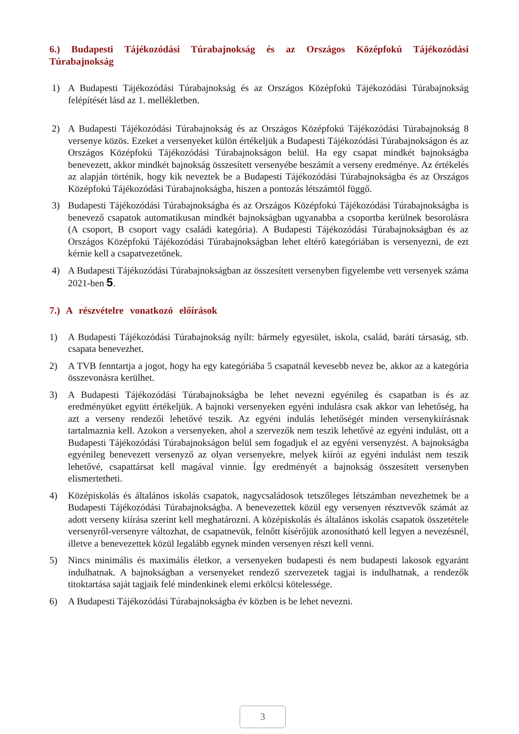6.) Budapesti Tájékozódási Túrabajnokság és az Országos Középfokú Tájékozódási Túrabajnokság
1) A Budapesti Tájékozódási Túrabajnokság és az Országos Középfokú Tájékozódási Túrabajnokság felépítését lásd az 1. mellékletben.
2) A Budapesti Tájékozódási Túrabajnokság és az Országos Középfokú Tájékozódási Túrabajnokság 8 versenye közös. Ezeket a versenyeket külön értékeljük a Budapesti Tájékozódási Túrabajnokságon és az Országos Középfokú Tájékozódási Túrabajnokságon belül. Ha egy csapat mindkét bajnokságba benevezett, akkor mindkét bajnokság összesített versenyébe beszámít a verseny eredménye. Az értékelés az alapján történik, hogy kik neveztek be a Budapesti Tájékozódási Túrabajnokságba és az Országos Középfokú Tájékozódási Túrabajnokságba, hiszen a pontozás létszámtól függő.
3) Budapesti Tájékozódási Túrabajnokságba és az Országos Középfokú Tájékozódási Túrabajnokságba is benevező csapatok automatikusan mindkét bajnokságban ugyanabba a csoportba kerülnek besorolásra (A csoport, B csoport vagy családi kategória). A Budapesti Tájékozódási Túrabajnokságban és az Országos Középfokú Tájékozódási Túrabajnokságban lehet eltérő kategóriában is versenyezni, de ezt kérnie kell a csapatvezetőnek.
4) A Budapesti Tájékozódási Túrabajnokságban az összesített versenyben figyelembe vett versenyek száma 2021-ben 5.
7.) A részvételre vonatkozó előírások
1) A Budapesti Tájékozódási Túrabajnokság nyílt: bármely egyesület, iskola, család, baráti társaság, stb. csapata benevezhet.
2) A TVB fenntartja a jogot, hogy ha egy kategóriába 5 csapatnál kevesebb nevez be, akkor az a kategória összevonásra kerülhet.
3) A Budapesti Tájékozódási Túrabajnokságba be lehet nevezni egyénileg és csapatban is és az eredményüket együtt értékeljük. A bajnoki versenyeken egyéni indulásra csak akkor van lehetőség, ha azt a verseny rendezői lehetővé teszik. Az egyéni indulás lehetőségét minden versenykiírásnak tartalmaznia kell. Azokon a versenyeken, ahol a szervezők nem teszik lehetővé az egyéni indulást, ott a Budapesti Tájékozódási Túrabajnokságon belül sem fogadjuk el az egyéni versenyzést. A bajnokságba egyénileg benevezett versenyző az olyan versenyekre, melyek kiírói az egyéni indulást nem teszik lehetővé, csapattársat kell magával vinnie. Így eredményét a bajnokság összesített versenyben elismertetheti.
4) Középiskolás és általános iskolás csapatok, nagycsaládosok tetszőleges létszámban nevezhetnek be a Budapesti Tájékozódási Túrabajnokságba. A benevezettek közül egy versenyen résztvevők számát az adott verseny kiírása szerint kell meghatározni. A középiskolás és általános iskolás csapatok összetétele versenyről-versenyre változhat, de csapatnevük, felnőtt kísérőjük azonosítható kell legyen a nevezésnél, illetve a benevezettek közül legalább egynek minden versenyen részt kell venni.
5) Nincs minimális és maximális életkor, a versenyeken budapesti és nem budapesti lakosok egyaránt indulhatnak. A bajnokságban a versenyeket rendező szervezetek tagjai is indulhatnak, a rendezők titoktartása saját tagjaik felé mindenkinek elemi erkölcsi kötelessége.
6) A Budapesti Tájékozódási Túrabajnokságba év közben is be lehet nevezni.
3